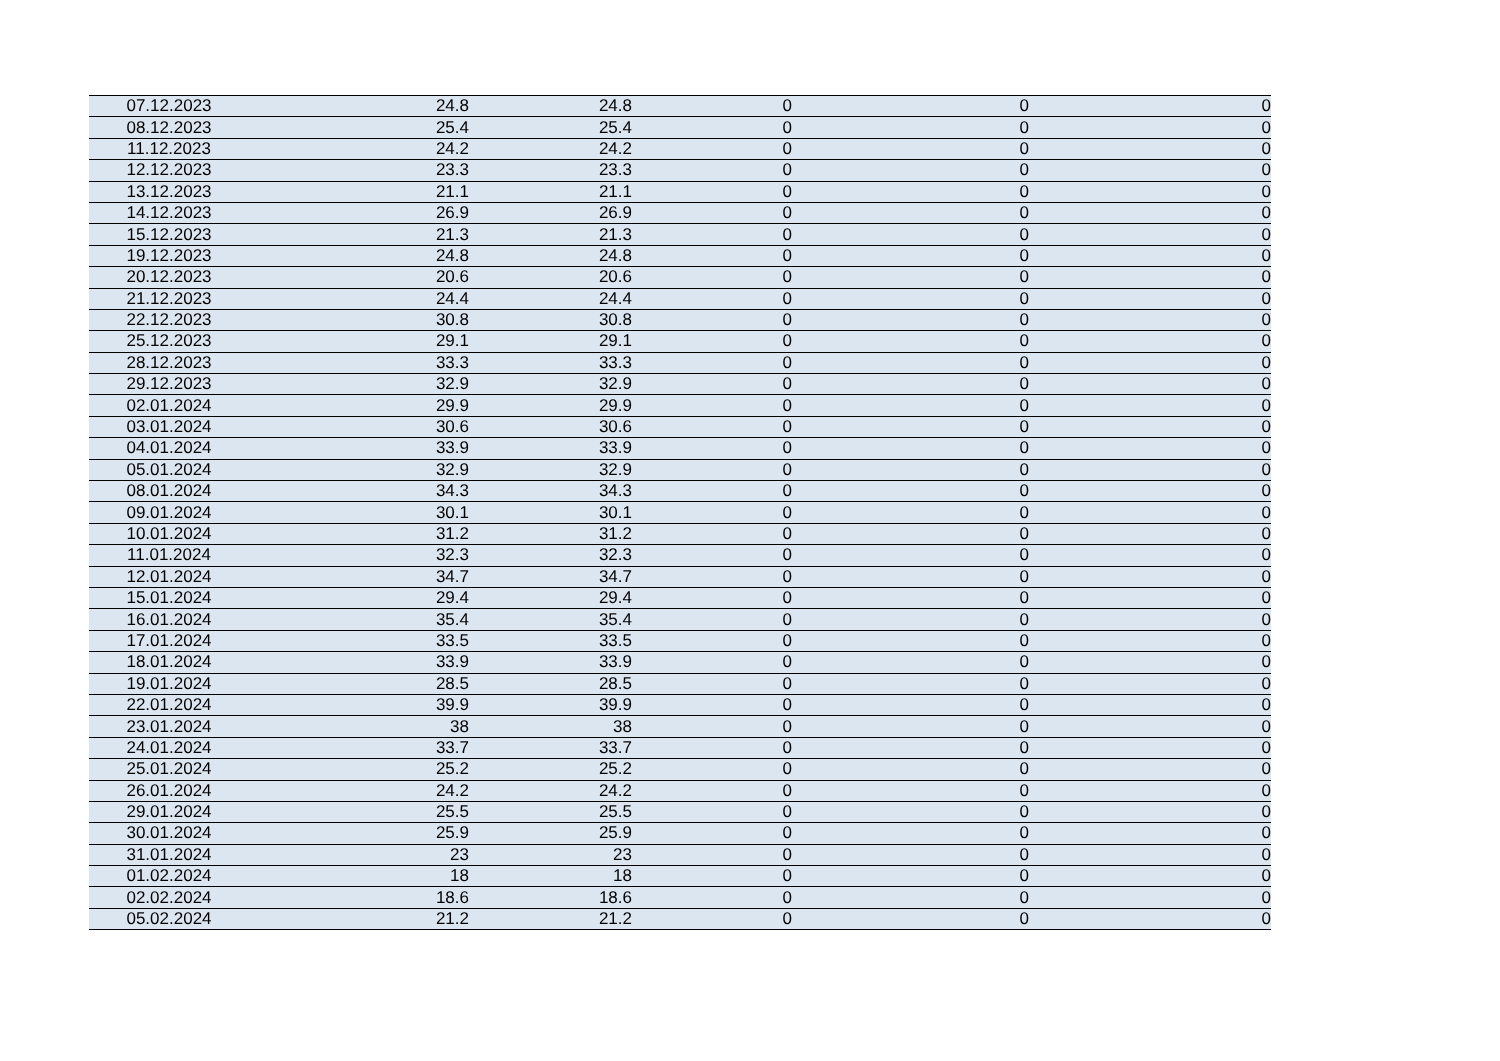| 07.12.2023 | 24.8 | 24.8 | 0 | 0 | 0 |
| 08.12.2023 | 25.4 | 25.4 | 0 | 0 | 0 |
| 11.12.2023 | 24.2 | 24.2 | 0 | 0 | 0 |
| 12.12.2023 | 23.3 | 23.3 | 0 | 0 | 0 |
| 13.12.2023 | 21.1 | 21.1 | 0 | 0 | 0 |
| 14.12.2023 | 26.9 | 26.9 | 0 | 0 | 0 |
| 15.12.2023 | 21.3 | 21.3 | 0 | 0 | 0 |
| 19.12.2023 | 24.8 | 24.8 | 0 | 0 | 0 |
| 20.12.2023 | 20.6 | 20.6 | 0 | 0 | 0 |
| 21.12.2023 | 24.4 | 24.4 | 0 | 0 | 0 |
| 22.12.2023 | 30.8 | 30.8 | 0 | 0 | 0 |
| 25.12.2023 | 29.1 | 29.1 | 0 | 0 | 0 |
| 28.12.2023 | 33.3 | 33.3 | 0 | 0 | 0 |
| 29.12.2023 | 32.9 | 32.9 | 0 | 0 | 0 |
| 02.01.2024 | 29.9 | 29.9 | 0 | 0 | 0 |
| 03.01.2024 | 30.6 | 30.6 | 0 | 0 | 0 |
| 04.01.2024 | 33.9 | 33.9 | 0 | 0 | 0 |
| 05.01.2024 | 32.9 | 32.9 | 0 | 0 | 0 |
| 08.01.2024 | 34.3 | 34.3 | 0 | 0 | 0 |
| 09.01.2024 | 30.1 | 30.1 | 0 | 0 | 0 |
| 10.01.2024 | 31.2 | 31.2 | 0 | 0 | 0 |
| 11.01.2024 | 32.3 | 32.3 | 0 | 0 | 0 |
| 12.01.2024 | 34.7 | 34.7 | 0 | 0 | 0 |
| 15.01.2024 | 29.4 | 29.4 | 0 | 0 | 0 |
| 16.01.2024 | 35.4 | 35.4 | 0 | 0 | 0 |
| 17.01.2024 | 33.5 | 33.5 | 0 | 0 | 0 |
| 18.01.2024 | 33.9 | 33.9 | 0 | 0 | 0 |
| 19.01.2024 | 28.5 | 28.5 | 0 | 0 | 0 |
| 22.01.2024 | 39.9 | 39.9 | 0 | 0 | 0 |
| 23.01.2024 | 38 | 38 | 0 | 0 | 0 |
| 24.01.2024 | 33.7 | 33.7 | 0 | 0 | 0 |
| 25.01.2024 | 25.2 | 25.2 | 0 | 0 | 0 |
| 26.01.2024 | 24.2 | 24.2 | 0 | 0 | 0 |
| 29.01.2024 | 25.5 | 25.5 | 0 | 0 | 0 |
| 30.01.2024 | 25.9 | 25.9 | 0 | 0 | 0 |
| 31.01.2024 | 23 | 23 | 0 | 0 | 0 |
| 01.02.2024 | 18 | 18 | 0 | 0 | 0 |
| 02.02.2024 | 18.6 | 18.6 | 0 | 0 | 0 |
| 05.02.2024 | 21.2 | 21.2 | 0 | 0 | 0 |